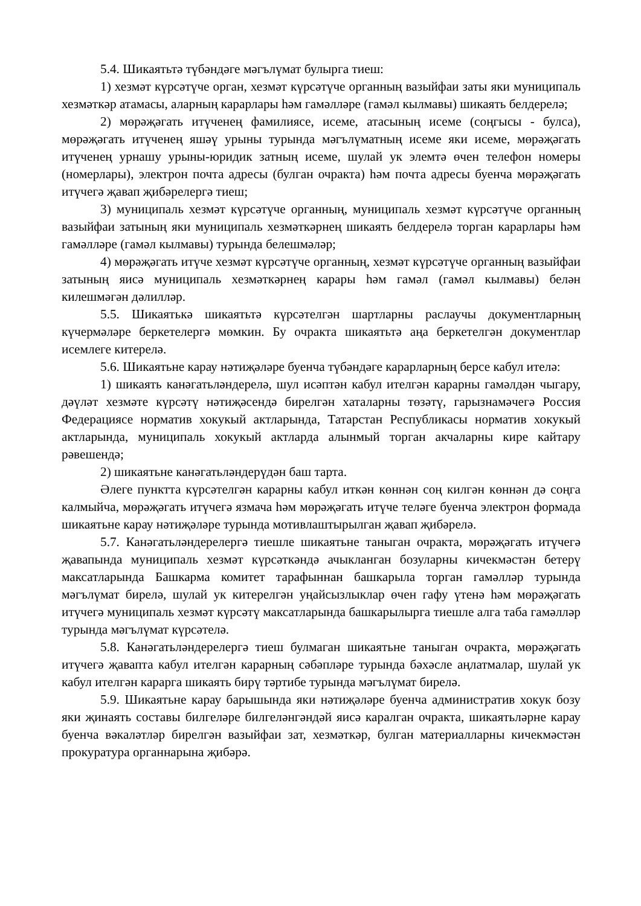5.4. Шикаятьтә түбәндәге мәгълүмат булырга тиеш:
1) хезмәт күрсәтүче орган, хезмәт күрсәтүче органның вазыйфаи заты яки муниципаль хезмәткәр атамасы, аларның карарлары һәм гамәлләре (гамәл кылмавы) шикаять белдерелә;
2) мөрәҗәгать итүченең фамилиясе, исеме, атасының исеме (соңгысы - булса), мөрәҗәгать итүченең яшәү урыны турында мәгълүматның исеме яки исеме, мөрәҗәгать итүченең урнашу урыны-юридик затның исеме, шулай ук элемтә өчен телефон номеры (номерлары), электрон почта адресы (булган очракта) һәм почта адресы буенча мөрәҗәгать итүчегә җавап җибәрелергә тиеш;
3) муниципаль хезмәт күрсәтүче органның, муниципаль хезмәт күрсәтүче органның вазыйфаи затының яки муниципаль хезмәткәрнең шикаять белдерелә торган карарлары һәм гамәлләре (гамәл кылмавы) турында белешмәләр;
4) мөрәҗәгать итүче хезмәт күрсәтүче органның, хезмәт күрсәтүче органның вазыйфаи затының яисә муниципаль хезмәткәрнең карары һәм гамәл (гамәл кылмавы) белән килешмәгән дәлилләр.
5.5. Шикаятькә шикаятьтә күрсәтелгән шартларны раслаучы документларның күчермәләре беркетелергә мөмкин. Бу очракта шикаятьтә аңа беркетелгән документлар исемлеге китерелә.
5.6. Шикаятьне карау нәтиҗәләре буенча түбәндәге карарларның берсе кабул ителә:
1) шикаять канәгатьләндерелә, шул исәптән кабул ителгән карарны гамәлдән чыгару, дәүләт хезмәте күрсәтү нәтиҗәсендә бирелгән хаталарны төзәтү, гарызнамәчегә Россия Федерациясе норматив хокукый актларында, Татарстан Республикасы норматив хокукый актларында, муниципаль хокукый актларда алынмый торган акчаларны кире кайтару рәвешендә;
2) шикаятьне канәгатьләндерүдән баш тарта.
Әлеге пунктта күрсәтелгән карарны кабул иткән көннән соң килгән көннән дә соңга калмыйча, мөрәҗәгать итүчегә язмача һәм мөрәҗәгать итүче теләге буенча электрон формада шикаятьне карау нәтиҗәләре турында мотивлаштырылган җавап җибәрелә.
5.7. Канәгатьләндерелергә тиешле шикаятьне таныган очракта, мөрәҗәгать итүчегә җавапында муниципаль хезмәт күрсәткәндә ачыкланган бозуларны кичекмәстән бетерү максатларында Башкарма комитет тарафыннан башкарыла торган гамәлләр турында мәгълүмат бирелә, шулай ук китерелгән уңайсызлыклар өчен гафу үтенә һәм мөрәҗәгать итүчегә муниципаль хезмәт күрсәтү максатларында башкарылырга тиешле алга таба гамәлләр турында мәгълүмат күрсәтелә.
5.8. Канәгатьләндерелергә тиеш булмаган шикаятьне таныган очракта, мөрәҗәгать итүчегә җавапта кабул ителгән карарның сәбәпләре турында бәхәсле аңлатмалар, шулай ук кабул ителгән карарга шикаять бирү тәртибе турында мәгълүмат бирелә.
5.9. Шикаятьне карау барышында яки нәтиҗәләре буенча административ хокук бозу яки җинаять составы билгеләре билгеләнгәндәй яисә каралган очракта, шикаятьләрне карау буенча вәкаләтләр бирелгән вазыйфаи зат, хезмәткәр, булган материалларны кичекмәстән прокуратура органнарына җибәрә.